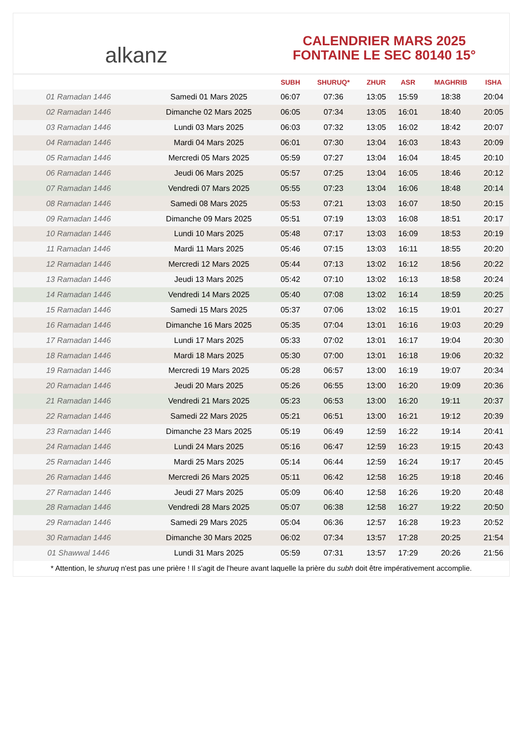alkanz
CALENDRIER MARS 2025
FONTAINE LE SEC 80140 15°
| | | SUBH | SHURUQ* | ZHUR | ASR | MAGHRIB | ISHA |
| --- | --- | --- | --- | --- | --- | --- | --- |
| 01 Ramadan 1446 | Samedi 01 Mars 2025 | 06:07 | 07:36 | 13:05 | 15:59 | 18:38 | 20:04 |
| 02 Ramadan 1446 | Dimanche 02 Mars 2025 | 06:05 | 07:34 | 13:05 | 16:01 | 18:40 | 20:05 |
| 03 Ramadan 1446 | Lundi 03 Mars 2025 | 06:03 | 07:32 | 13:05 | 16:02 | 18:42 | 20:07 |
| 04 Ramadan 1446 | Mardi 04 Mars 2025 | 06:01 | 07:30 | 13:04 | 16:03 | 18:43 | 20:09 |
| 05 Ramadan 1446 | Mercredi 05 Mars 2025 | 05:59 | 07:27 | 13:04 | 16:04 | 18:45 | 20:10 |
| 06 Ramadan 1446 | Jeudi 06 Mars 2025 | 05:57 | 07:25 | 13:04 | 16:05 | 18:46 | 20:12 |
| 07 Ramadan 1446 | Vendredi 07 Mars 2025 | 05:55 | 07:23 | 13:04 | 16:06 | 18:48 | 20:14 |
| 08 Ramadan 1446 | Samedi 08 Mars 2025 | 05:53 | 07:21 | 13:03 | 16:07 | 18:50 | 20:15 |
| 09 Ramadan 1446 | Dimanche 09 Mars 2025 | 05:51 | 07:19 | 13:03 | 16:08 | 18:51 | 20:17 |
| 10 Ramadan 1446 | Lundi 10 Mars 2025 | 05:48 | 07:17 | 13:03 | 16:09 | 18:53 | 20:19 |
| 11 Ramadan 1446 | Mardi 11 Mars 2025 | 05:46 | 07:15 | 13:03 | 16:11 | 18:55 | 20:20 |
| 12 Ramadan 1446 | Mercredi 12 Mars 2025 | 05:44 | 07:13 | 13:02 | 16:12 | 18:56 | 20:22 |
| 13 Ramadan 1446 | Jeudi 13 Mars 2025 | 05:42 | 07:10 | 13:02 | 16:13 | 18:58 | 20:24 |
| 14 Ramadan 1446 | Vendredi 14 Mars 2025 | 05:40 | 07:08 | 13:02 | 16:14 | 18:59 | 20:25 |
| 15 Ramadan 1446 | Samedi 15 Mars 2025 | 05:37 | 07:06 | 13:02 | 16:15 | 19:01 | 20:27 |
| 16 Ramadan 1446 | Dimanche 16 Mars 2025 | 05:35 | 07:04 | 13:01 | 16:16 | 19:03 | 20:29 |
| 17 Ramadan 1446 | Lundi 17 Mars 2025 | 05:33 | 07:02 | 13:01 | 16:17 | 19:04 | 20:30 |
| 18 Ramadan 1446 | Mardi 18 Mars 2025 | 05:30 | 07:00 | 13:01 | 16:18 | 19:06 | 20:32 |
| 19 Ramadan 1446 | Mercredi 19 Mars 2025 | 05:28 | 06:57 | 13:00 | 16:19 | 19:07 | 20:34 |
| 20 Ramadan 1446 | Jeudi 20 Mars 2025 | 05:26 | 06:55 | 13:00 | 16:20 | 19:09 | 20:36 |
| 21 Ramadan 1446 | Vendredi 21 Mars 2025 | 05:23 | 06:53 | 13:00 | 16:20 | 19:11 | 20:37 |
| 22 Ramadan 1446 | Samedi 22 Mars 2025 | 05:21 | 06:51 | 13:00 | 16:21 | 19:12 | 20:39 |
| 23 Ramadan 1446 | Dimanche 23 Mars 2025 | 05:19 | 06:49 | 12:59 | 16:22 | 19:14 | 20:41 |
| 24 Ramadan 1446 | Lundi 24 Mars 2025 | 05:16 | 06:47 | 12:59 | 16:23 | 19:15 | 20:43 |
| 25 Ramadan 1446 | Mardi 25 Mars 2025 | 05:14 | 06:44 | 12:59 | 16:24 | 19:17 | 20:45 |
| 26 Ramadan 1446 | Mercredi 26 Mars 2025 | 05:11 | 06:42 | 12:58 | 16:25 | 19:18 | 20:46 |
| 27 Ramadan 1446 | Jeudi 27 Mars 2025 | 05:09 | 06:40 | 12:58 | 16:26 | 19:20 | 20:48 |
| 28 Ramadan 1446 | Vendredi 28 Mars 2025 | 05:07 | 06:38 | 12:58 | 16:27 | 19:22 | 20:50 |
| 29 Ramadan 1446 | Samedi 29 Mars 2025 | 05:04 | 06:36 | 12:57 | 16:28 | 19:23 | 20:52 |
| 30 Ramadan 1446 | Dimanche 30 Mars 2025 | 06:02 | 07:34 | 13:57 | 17:28 | 20:25 | 21:54 |
| 01 Shawwal 1446 | Lundi 31 Mars 2025 | 05:59 | 07:31 | 13:57 | 17:29 | 20:26 | 21:56 |
* Attention, le shuruq n'est pas une prière ! Il s'agit de l'heure avant laquelle la prière du subh doit être impérativement accomplie.